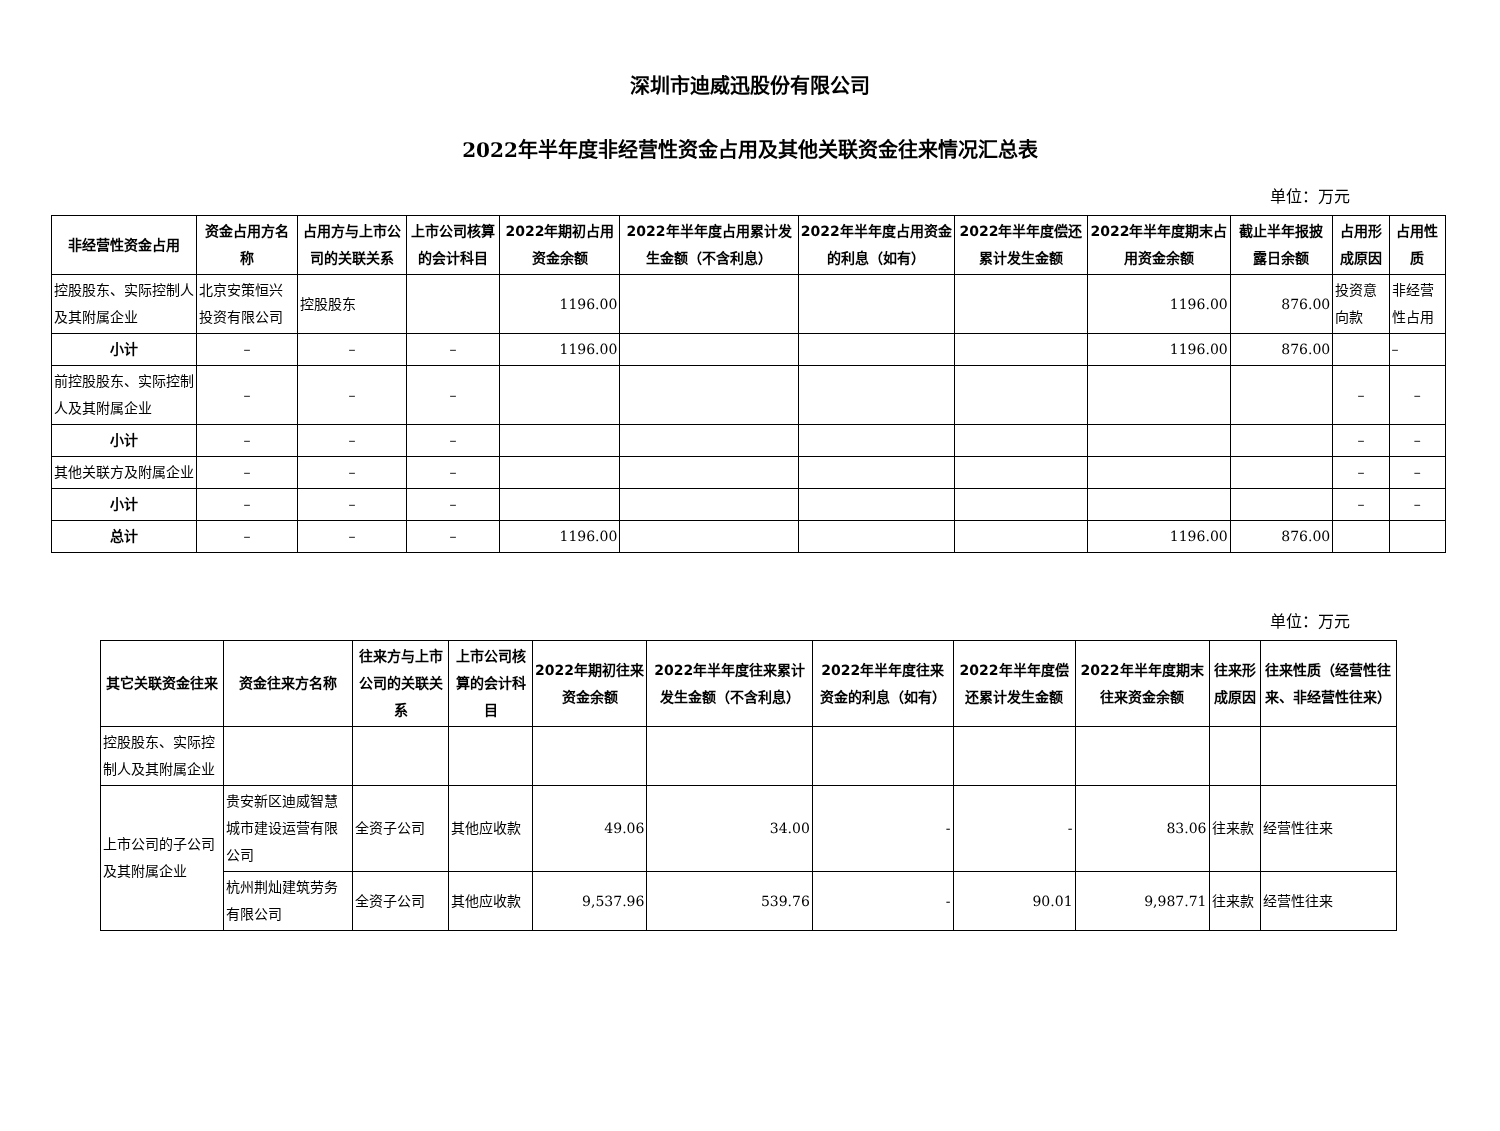深圳市迪威迅股份有限公司
2022年半年度非经营性资金占用及其他关联资金往来情况汇总表
单位：万元
| 非经营性资金占用 | 资金占用方名称 | 占用方与上市公司的关联关系 | 上市公司核算的会计科目 | 2022年期初占用资金余额 | 2022年半年度占用累计发生金额（不含利息） | 2022年半年度占用资金的利息（如有） | 2022年半年度偿还累计发生金额 | 2022年半年度期末占用资金余额 | 截止半年报披露日余额 | 占用形成原因 | 占用性质 |
| --- | --- | --- | --- | --- | --- | --- | --- | --- | --- | --- | --- |
| 控股股东、实际控制人及其附属企业 | 北京安策恒兴投资有限公司 | 控股股东 | | 1196.00 | | | | 1196.00 | 876.00 | 投资意向款 | 非经营性占用 |
| 小计 | – | – | – | 1196.00 | | | | 1196.00 | 876.00 | | – |
| 前控股股东、实际控制人及其附属企业 | – | – | – | | | | | | | – | – |
| 小计 | – | – | – | | | | | | | – | – |
| 其他关联方及附属企业 | – | – | – | | | | | | | – | – |
| 小计 | – | – | – | | | | | | | – | – |
| 总计 | – | – | – | 1196.00 | | | | 1196.00 | 876.00 | | |
单位：万元
| 其它关联资金往来 | 资金往来方名称 | 往来方与上市公司的关联关系 | 上市公司核算的会计科目 | 2022年期初往来资金余额 | 2022年半年度往来累计发生金额（不含利息） | 2022年半年度往来资金的利息（如有） | 2022年半年度偿还累计发生金额 | 2022年半年度期末往来资金余额 | 往来形成原因 | 往来性质（经营性往来、非经营性往来） |
| --- | --- | --- | --- | --- | --- | --- | --- | --- | --- | --- |
| 控股股东、实际控制人及其附属企业 | | | | | | | | | | |
| 上市公司的子公司及其附属企业 | 贵安新区迪威智慧城市建设运营有限公司 | 全资子公司 | 其他应收款 | 49.06 | 34.00 | - | - | 83.06 | 往来款 | 经营性往来 |
| | 杭州荆灿建筑劳务有限公司 | 全资子公司 | 其他应收款 | 9,537.96 | 539.76 | - | 90.01 | 9,987.71 | 往来款 | 经营性往来 |